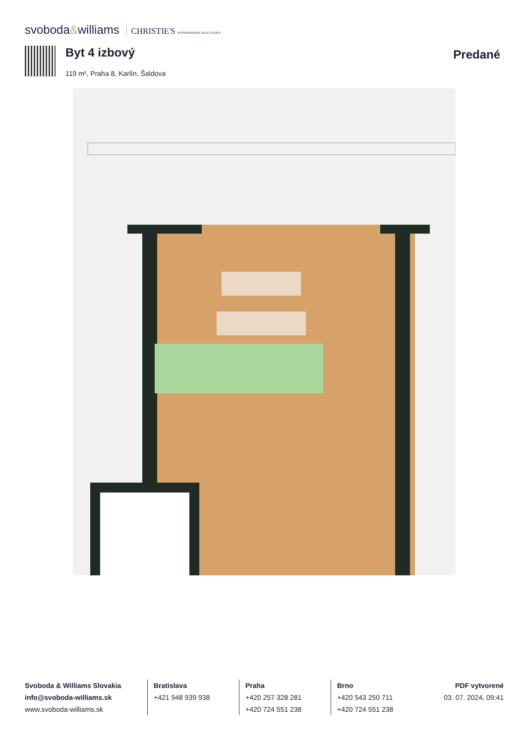svoboda&williams CHRISTIE'S INTERNATIONAL REAL ESTATE
Byt 4 izbový
119 m², Praha 8, Karlín, Šaldova
Predané
Svoboda & Williams Slovakia
info@svoboda-williams.sk
www.svoboda-williams.sk
Bratislava
+421 948 939 938
Praha
+420 257 328 281
+420 724 551 238
Brno
+420 543 250 711
+420 724 551 238
PDF vytvorené
03. 07. 2024, 09:41